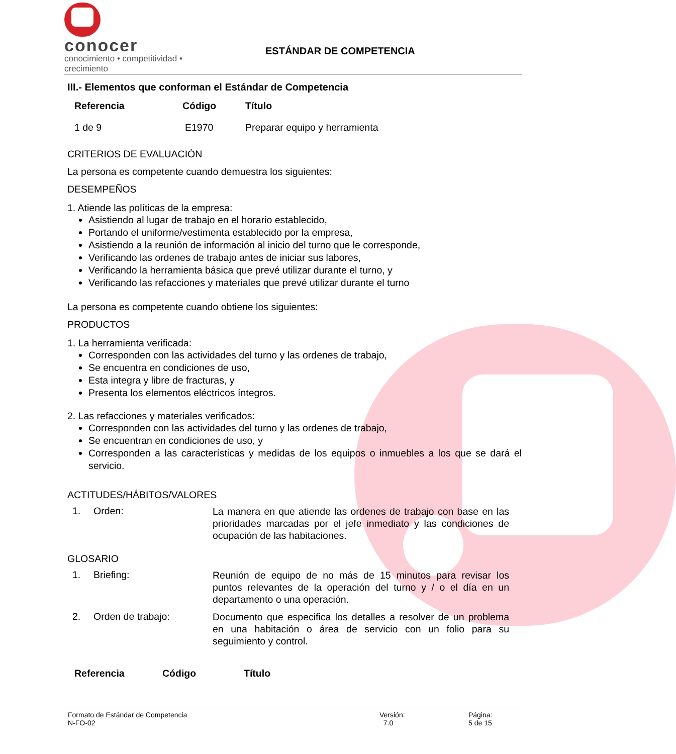conocer
conocimiento • competitividad • crecimiento
ESTÁNDAR DE COMPETENCIA
III.- Elementos que conforman el Estándar de Competencia
| Referencia | Código | Título |
| --- | --- | --- |
| 1 de 9 | E1970 | Preparar equipo y herramienta |
CRITERIOS DE EVALUACIÓN
La persona es competente cuando demuestra los siguientes:
DESEMPEÑOS
1. Atiende las políticas de la empresa:
Asistiendo al lugar de trabajo en el horario establecido,
Portando el uniforme/vestimenta establecido por la empresa,
Asistiendo a la reunión de información al inicio del turno que le corresponde,
Verificando las ordenes de trabajo antes de iniciar sus labores,
Verificando la herramienta básica que prevé utilizar durante el turno, y
Verificando las refacciones y materiales que prevé utilizar durante el turno
La persona es competente cuando obtiene los siguientes:
PRODUCTOS
1. La herramienta verificada:
Corresponden con las actividades del turno y las ordenes de trabajo,
Se encuentra en condiciones de uso,
Esta integra y libre de fracturas, y
Presenta los elementos eléctricos íntegros.
2. Las refacciones y materiales verificados:
Corresponden con las actividades del turno y las ordenes de trabajo,
Se encuentran en condiciones de uso, y
Corresponden a las características y medidas de los equipos o inmuebles a los que se dará el servicio.
ACTITUDES/HÁBITOS/VALORES
| 1. | Orden: | La manera en que atiende las ordenes de trabajo con base en las prioridades marcadas por el jefe inmediato y las condiciones de ocupación de las habitaciones. |
GLOSARIO
| 1. | Briefing: | Reunión de equipo de no más de 15 minutos para revisar los puntos relevantes de la operación del turno y / o el día en un departamento o una operación. |
| 2. | Orden de trabajo: | Documento que especifica los detalles a resolver de un problema en una habitación o área de servicio con un folio para su seguimiento y control. |
| Referencia | Código | Título |
| --- | --- | --- |
Formato de Estándar de Competencia
N-FO-02
Versión:
7.0
Página:
5 de 15